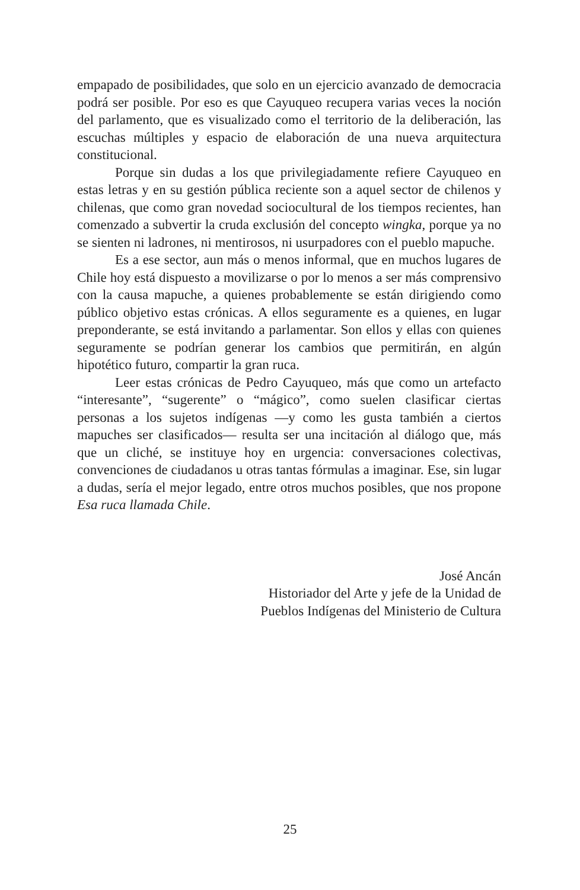empapado de posibilidades, que solo en un ejercicio avanzado de democracia podrá ser posible. Por eso es que Cayuqueo recupera varias veces la noción del parlamento, que es visualizado como el territorio de la deliberación, las escuchas múltiples y espacio de elaboración de una nueva arquitectura constitucional.
Porque sin dudas a los que privilegiadamente refiere Cayuqueo en estas letras y en su gestión pública reciente son a aquel sector de chilenos y chilenas, que como gran novedad sociocultural de los tiempos recientes, han comenzado a subvertir la cruda exclusión del concepto wingka, porque ya no se sienten ni ladrones, ni mentirosos, ni usurpadores con el pueblo mapuche.
Es a ese sector, aun más o menos informal, que en muchos lugares de Chile hoy está dispuesto a movilizarse o por lo menos a ser más comprensivo con la causa mapuche, a quienes probablemente se están dirigiendo como público objetivo estas crónicas. A ellos seguramente es a quienes, en lugar preponderante, se está invitando a parlamentar. Son ellos y ellas con quienes seguramente se podrían generar los cambios que permitirán, en algún hipotético futuro, compartir la gran ruca.
Leer estas crónicas de Pedro Cayuqueo, más que como un artefacto “interesante”, “sugerente” o “mágico”, como suelen clasificar ciertas personas a los sujetos indígenas —y como les gusta también a ciertos mapuches ser clasificados— resulta ser una incitación al diálogo que, más que un cliché, se instituye hoy en urgencia: conversaciones colectivas, convenciones de ciudadanos u otras tantas fórmulas a imaginar. Ese, sin lugar a dudas, sería el mejor legado, entre otros muchos posibles, que nos propone Esa ruca llamada Chile.
José Ancán
Historiador del Arte y jefe de la Unidad de
Pueblos Indígenas del Ministerio de Cultura
25